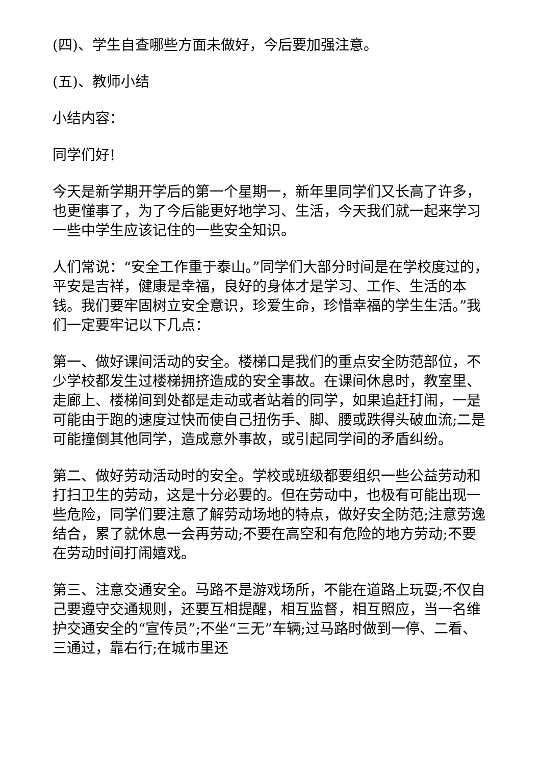(四)、学生自查哪些方面未做好，今后要加强注意。
(五)、教师小结
小结内容：
同学们好!
今天是新学期开学后的第一个星期一，新年里同学们又长高了许多，也更懂事了，为了今后能更好地学习、生活，今天我们就一起来学习一些中学生应该记住的一些安全知识。
人们常说：“安全工作重于泰山。”同学们大部分时间是在学校度过的，平安是吉祥，健康是幸福，良好的身体才是学习、工作、生活的本钱。我们要牢固树立安全意识，珍爱生命，珍惜幸福的学生生活。”我们一定要牢记以下几点：
第一、做好课间活动的安全。楼梯口是我们的重点安全防范部位，不少学校都发生过楼梯拥挤造成的安全事故。在课间休息时，教室里、走廊上、楼梯间到处都是走动或者站着的同学，如果追赶打闹，一是可能由于跑的速度过快而使自己扭伤手、脚、腰或跌得头破血流;二是可能撞倒其他同学，造成意外事故，或引起同学间的矛盾纠纷。
第二、做好劳动活动时的安全。学校或班级都要组织一些公益劳动和打扫卫生的劳动，这是十分必要的。但在劳动中，也极有可能出现一些危险，同学们要注意了解劳动场地的特点，做好安全防范;注意劳逸结合，累了就休息一会再劳动;不要在高空和有危险的地方劳动;不要在劳动时间打闹嬉戏。
第三、注意交通安全。马路不是游戏场所，不能在道路上玩耍;不仅自己要遵守交通规则，还要互相提醒，相互监督，相互照应，当一名维护交通安全的“宣传员”;不坐“三无”车辆;过马路时做到一停、二看、三通过，靠右行;在城市里还